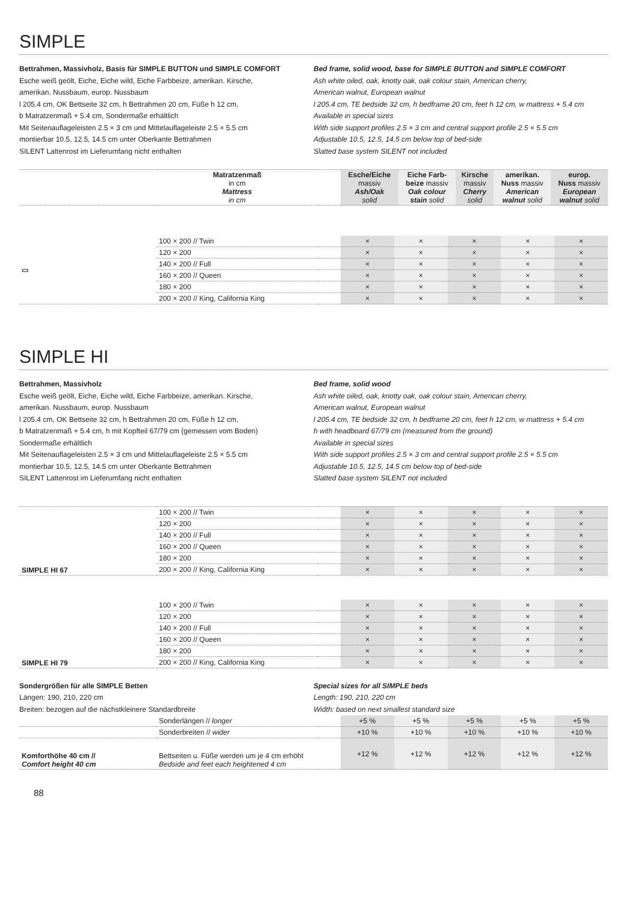SIMPLE
Bettrahmen, Massivholz, Basis für SIMPLE BUTTON und SIMPLE COMFORT
Esche weiß geölt, Eiche, Eiche wild, Eiche Farbbeize, amerikan. Kirsche,
amerikan. Nussbaum, europ. Nussbaum
l 205.4 cm, OK Bettseite 32 cm, h Bettrahmen 20 cm, Füße h 12 cm,
b Matratzenmaß + 5.4 cm, Sondermaße erhältlich
Mit Seitenauflageleisten 2.5 × 3 cm und Mittelauflageleiste 2.5 × 5.5 cm
montierbar 10.5, 12.5, 14.5 cm unter Oberkante Bettrahmen
SILENT Lattenrost im Lieferumfang nicht enthalten
Bed frame, solid wood, base for SIMPLE BUTTON and SIMPLE COMFORT
Ash white oiled, oak, knotty oak, oak colour stain, American cherry,
American walnut, European walnut
l 205.4 cm, TE bedside 32 cm, h bedframe 20 cm, feet h 12 cm, w mattress + 5.4 cm
Available in special sizes
With side support profiles 2.5 × 3 cm and central support profile 2.5 × 5.5 cm
Adjustable 10.5, 12.5, 14.5 cm below top of bed-side
Slatted base system SILENT not included
| | Matratzenmaß in cm Mattress in cm | | Esche/Eiche massiv Ash/Oak solid | Eiche Farb- beize massiv Oak colour stain solid | Kirsche massiv Cherry solid | amerikan. Nuss massiv American walnut solid | europ. Nuss massiv European walnut solid |
| --- | --- | --- | --- | --- | --- | --- | --- |
| ▭ | 100 × 200 // Twin | | × | × | × | × | × |
| | 120 × 200 | | × | × | × | × | × |
| | 140 × 200 // Full | | × | × | × | × | × |
| | 160 × 200 // Queen | | × | × | × | × | × |
| | 180 × 200 | | × | × | × | × | × |
| | 200 × 200 // King, California King | | × | × | × | × | × |
SIMPLE HI
Bettrahmen, Massivholz
Esche weiß geölt, Eiche, Eiche wild, Eiche Farbbeize, amerikan. Kirsche,
amerikan. Nussbaum, europ. Nussbaum
l 205.4 cm, OK Bettseite 32 cm, h Bettrahmen 20 cm, Füße h 12 cm,
b Matratzenmaß + 5.4 cm, h mit Kopfteil 67/79 cm (gemessen vom Boden)
Sondermaße erhältlich
Mit Seitenauflageleisten 2.5 × 3 cm und Mittelauflageleiste 2.5 × 5.5 cm
montierbar 10.5, 12.5, 14.5 cm unter Oberkante Bettrahmen
SILENT Lattenrost im Lieferumfang nicht enthalten
Bed frame, solid wood
Ash white oiled, oak, knotty oak, oak colour stain, American cherry,
American walnut, European walnut
l 205.4 cm, TE bedside 32 cm, h bedframe 20 cm, feet h 12 cm, w mattress + 5.4 cm
h with headboard 67/79 cm (measured from the ground)
Available in special sizes
With side support profiles 2.5 × 3 cm and central support profile 2.5 × 5.5 cm
Adjustable 10.5, 12.5, 14.5 cm below top of bed-side
Slatted base system SILENT not included
| SIMPLE HI 67 | 100 × 200 // Twin | | × | × | × | × | × |
| | 120 × 200 | | × | × | × | × | × |
| | 140 × 200 // Full | | × | × | × | × | × |
| | 160 × 200 // Queen | | × | × | × | × | × |
| | 180 × 200 | | × | × | × | × | × |
| | 200 × 200 // King, California King | | × | × | × | × | × |
| SIMPLE HI 79 | 100 × 200 // Twin | | × | × | × | × | × |
| | 120 × 200 | | × | × | × | × | × |
| | 140 × 200 // Full | | × | × | × | × | × |
| | 160 × 200 // Queen | | × | × | × | × | × |
| | 180 × 200 | | × | × | × | × | × |
| | 200 × 200 // King, California King | | × | × | × | × | × |
Sondergrößen für alle SIMPLE Betten
Längen: 190, 210, 220 cm
Breiten: bezogen auf die nächstkleinere Standardbreite
Special sizes for all SIMPLE beds
Length: 190, 210, 220 cm
Width: based on next smallest standard size
| | Sonderlängen // longer | | +5 % | +5 % | +5 % | +5 % | +5 % |
| | Sonderbreiten // wider | | +10 % | +10 % | +10 % | +10 % | +10 % |
| Komforthöhe 40 cm // Comfort height 40 cm | Bettseiten u. Füße werden um je 4 cm erhöht Bedside and feet each heightened 4 cm | | +12 % | +12 % | +12 % | +12 % | +12 % |
88